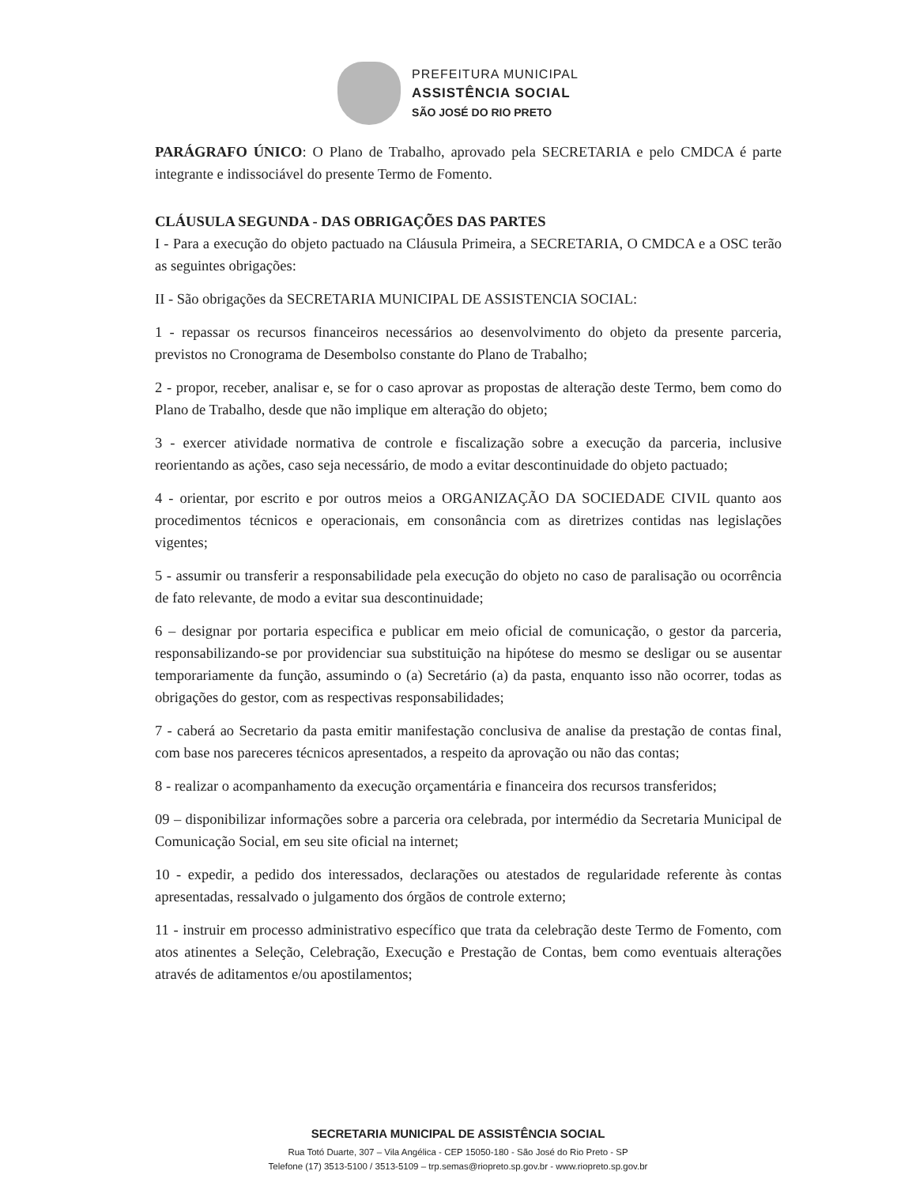PREFEITURA MUNICIPAL
ASSISTÊNCIA SOCIAL
SÃO JOSÉ DO RIO PRETO
PARÁGRAFO ÚNICO: O Plano de Trabalho, aprovado pela SECRETARIA e pelo CMDCA é parte integrante e indissociável do presente Termo de Fomento.
CLÁUSULA SEGUNDA - DAS OBRIGAÇÕES DAS PARTES
I - Para a execução do objeto pactuado na Cláusula Primeira, a SECRETARIA, O CMDCA e a OSC terão as seguintes obrigações:
II - São obrigações da SECRETARIA MUNICIPAL DE ASSISTENCIA SOCIAL:
1 - repassar os recursos financeiros necessários ao desenvolvimento do objeto da presente parceria, previstos no Cronograma de Desembolso constante do Plano de Trabalho;
2 - propor, receber, analisar e, se for o caso aprovar as propostas de alteração deste Termo, bem como do Plano de Trabalho, desde que não implique em alteração do objeto;
3 - exercer atividade normativa de controle e fiscalização sobre a execução da parceria, inclusive reorientando as ações, caso seja necessário, de modo a evitar descontinuidade do objeto pactuado;
4 - orientar, por escrito e por outros meios a ORGANIZAÇÃO DA SOCIEDADE CIVIL quanto aos procedimentos técnicos e operacionais, em consonância com as diretrizes contidas nas legislações vigentes;
5 - assumir ou transferir a responsabilidade pela execução do objeto no caso de paralisação ou ocorrência de fato relevante, de modo a evitar sua descontinuidade;
6 – designar por portaria especifica e publicar em meio oficial de comunicação, o gestor da parceria, responsabilizando-se por providenciar sua substituição na hipótese do mesmo se desligar ou se ausentar temporariamente da função, assumindo o (a) Secretário (a) da pasta, enquanto isso não ocorrer, todas as obrigações do gestor, com as respectivas responsabilidades;
7 - caberá ao Secretario da pasta emitir manifestação conclusiva de analise da prestação de contas final, com base nos pareceres técnicos apresentados, a respeito da aprovação ou não das contas;
8 - realizar o acompanhamento da execução orçamentária e financeira dos recursos transferidos;
09 – disponibilizar informações sobre a parceria ora celebrada, por intermédio da Secretaria Municipal de Comunicação Social, em seu site oficial na internet;
10 - expedir, a pedido dos interessados, declarações ou atestados de regularidade referente às contas apresentadas, ressalvado o julgamento dos órgãos de controle externo;
11 - instruir em processo administrativo específico que trata da celebração deste Termo de Fomento, com atos atinentes a Seleção, Celebração, Execução e Prestação de Contas, bem como eventuais alterações através de aditamentos e/ou apostilamentos;
SECRETARIA MUNICIPAL DE ASSISTÊNCIA SOCIAL
Rua Totó Duarte, 307 – Vila Angélica - CEP 15050-180 - São José do Rio Preto - SP
Telefone (17) 3513-5100 / 3513-5109 – trp.semas@riopreto.sp.gov.br - www.riopreto.sp.gov.br